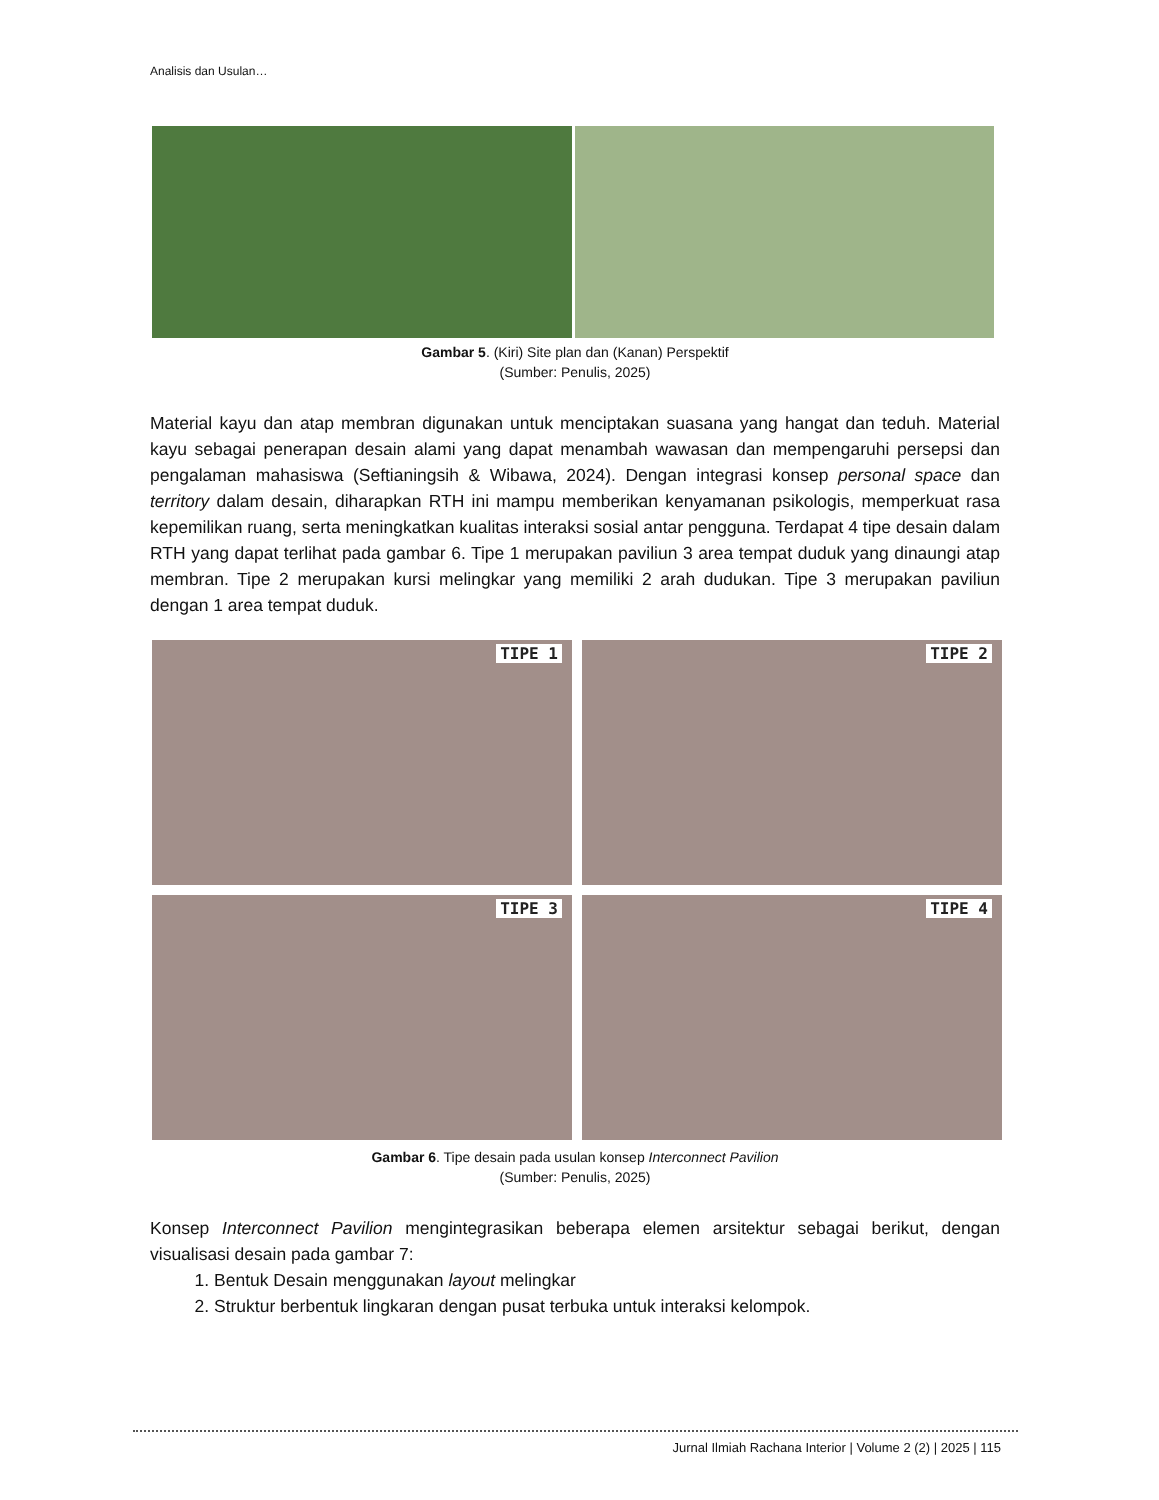Analisis dan Usulan…
Gambar 5. (Kiri) Site plan dan (Kanan) Perspektif
(Sumber: Penulis, 2025)
Material kayu dan atap membran digunakan untuk menciptakan suasana yang hangat dan teduh. Material kayu sebagai penerapan desain alami yang dapat menambah wawasan dan mempengaruhi persepsi dan pengalaman mahasiswa (Seftianingsih & Wibawa, 2024). Dengan integrasi konsep personal space dan territory dalam desain, diharapkan RTH ini mampu memberikan kenyamanan psikologis, memperkuat rasa kepemilikan ruang, serta meningkatkan kualitas interaksi sosial antar pengguna. Terdapat 4 tipe desain dalam RTH yang dapat terlihat pada gambar 6. Tipe 1 merupakan paviliun 3 area tempat duduk yang dinaungi atap membran. Tipe 2 merupakan kursi melingkar yang memiliki 2 arah dudukan. Tipe 3 merupakan paviliun dengan 1 area tempat duduk.
TIPE 1
TIPE 2
TIPE 3
TIPE 4
Gambar 6. Tipe desain pada usulan konsep Interconnect Pavilion
(Sumber: Penulis, 2025)
Konsep Interconnect Pavilion mengintegrasikan beberapa elemen arsitektur sebagai berikut, dengan visualisasi desain pada gambar 7:
1. Bentuk Desain menggunakan layout melingkar
2. Struktur berbentuk lingkaran dengan pusat terbuka untuk interaksi kelompok.
Jurnal Ilmiah Rachana Interior | Volume 2 (2) | 2025 | 115